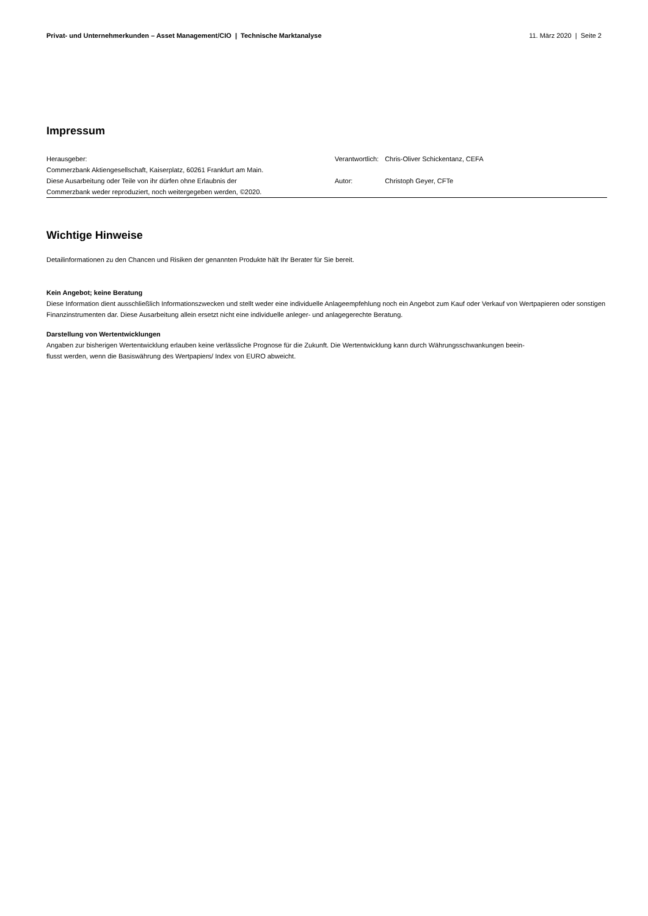Privat- und Unternehmerkunden – Asset Management/CIO | Technische Marktanalyse 11. März 2020 | Seite 2
Impressum
Herausgeber:
Commerzbank Aktiengesellschaft, Kaiserplatz, 60261 Frankfurt am Main.
Diese Ausarbeitung oder Teile von ihr dürfen ohne Erlaubnis der
Commerzbank weder reproduziert, noch weitergegeben werden, ©2020.
| Verantwortlich: | Chris-Oliver Schickentanz, CEFA |
| Autor: | Christoph Geyer, CFTe |
Wichtige Hinweise
Detailinformationen zu den Chancen und Risiken der genannten Produkte hält Ihr Berater für Sie bereit.
Kein Angebot; keine Beratung
Diese Information dient ausschließlich Informationszwecken und stellt weder eine individuelle Anlageempfehlung noch ein Angebot zum Kauf oder Verkauf von Wertpapieren oder sonstigen Finanzinstrumenten dar. Diese Ausarbeitung allein ersetzt nicht eine individuelle anleger- und anlagegerechte Beratung.
Darstellung von Wertentwicklungen
Angaben zur bisherigen Wertentwicklung erlauben keine verlässliche Prognose für die Zukunft. Die Wertentwicklung kann durch Währungsschwankungen beein-
flusst werden, wenn die Basiswährung des Wertpapiers/ Index von EURO abweicht.